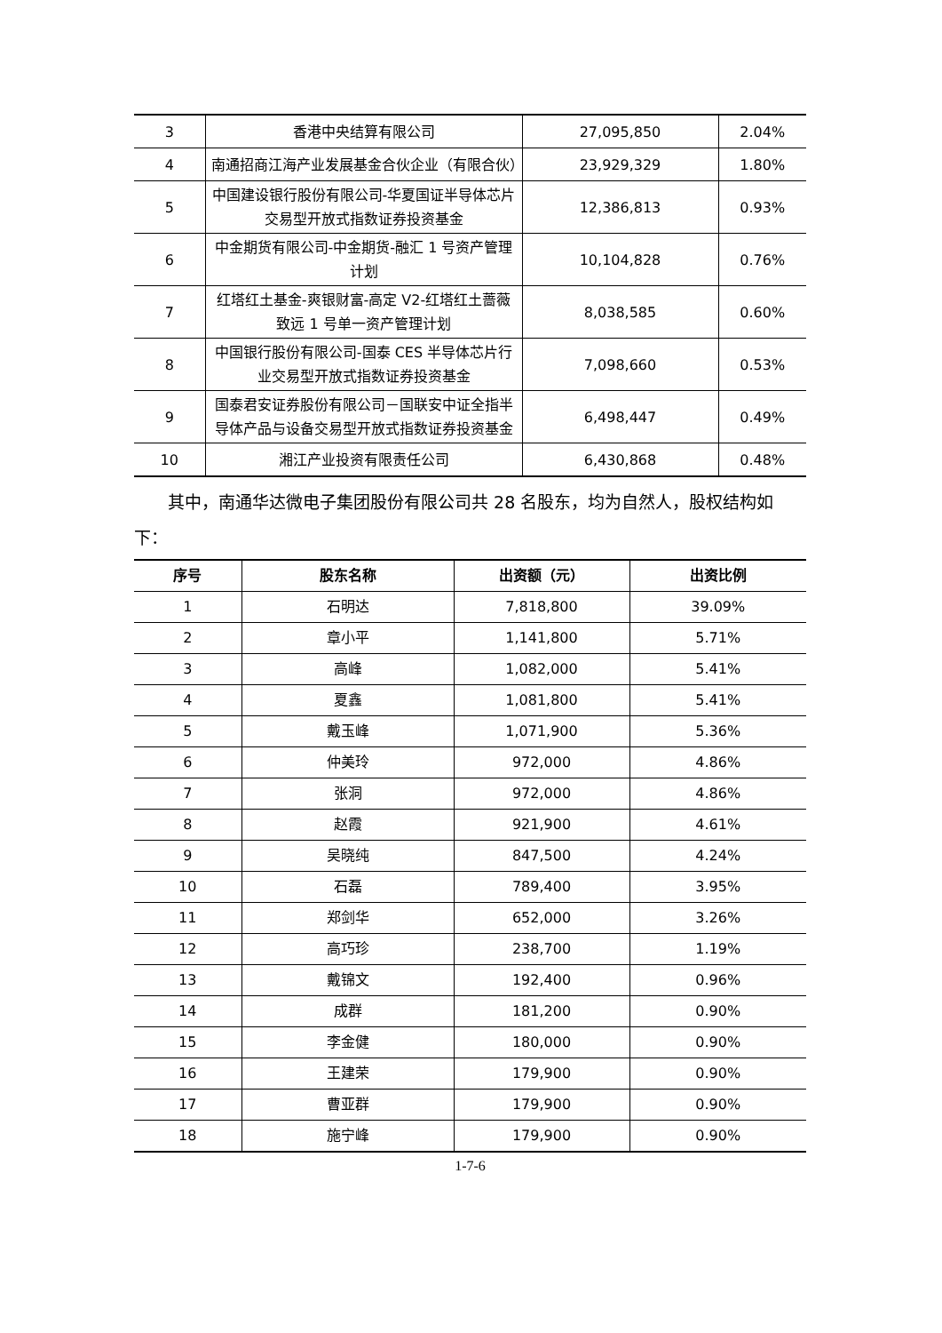| 3 | 香港中央结算有限公司 | 27,095,850 | 2.04% |
| 4 | 南通招商江海产业发展基金合伙企业（有限合伙） | 23,929,329 | 1.80% |
| 5 | 中国建设银行股份有限公司-华夏国证半导体芯片交易型开放式指数证券投资基金 | 12,386,813 | 0.93% |
| 6 | 中金期货有限公司-中金期货-融汇 1 号资产管理计划 | 10,104,828 | 0.76% |
| 7 | 红塔红土基金-爽银财富-高定 V2-红塔红土蔷薇致远 1 号单一资产管理计划 | 8,038,585 | 0.60% |
| 8 | 中国银行股份有限公司-国泰 CES 半导体芯片行业交易型开放式指数证券投资基金 | 7,098,660 | 0.53% |
| 9 | 国泰君安证券股份有限公司－国联安中证全指半导体产品与设备交易型开放式指数证券投资基金 | 6,498,447 | 0.49% |
| 10 | 湘江产业投资有限责任公司 | 6,430,868 | 0.48% |
其中，南通华达微电子集团股份有限公司共 28 名股东，均为自然人，股权结构如下：
| 序号 | 股东名称 | 出资额（元） | 出资比例 |
| --- | --- | --- | --- |
| 1 | 石明达 | 7,818,800 | 39.09% |
| 2 | 章小平 | 1,141,800 | 5.71% |
| 3 | 高峰 | 1,082,000 | 5.41% |
| 4 | 夏鑫 | 1,081,800 | 5.41% |
| 5 | 戴玉峰 | 1,071,900 | 5.36% |
| 6 | 仲美玲 | 972,000 | 4.86% |
| 7 | 张洞 | 972,000 | 4.86% |
| 8 | 赵霞 | 921,900 | 4.61% |
| 9 | 吴晓纯 | 847,500 | 4.24% |
| 10 | 石磊 | 789,400 | 3.95% |
| 11 | 郑剑华 | 652,000 | 3.26% |
| 12 | 高巧珍 | 238,700 | 1.19% |
| 13 | 戴锦文 | 192,400 | 0.96% |
| 14 | 成群 | 181,200 | 0.90% |
| 15 | 李金健 | 180,000 | 0.90% |
| 16 | 王建荣 | 179,900 | 0.90% |
| 17 | 曹亚群 | 179,900 | 0.90% |
| 18 | 施宁峰 | 179,900 | 0.90% |
1-7-6